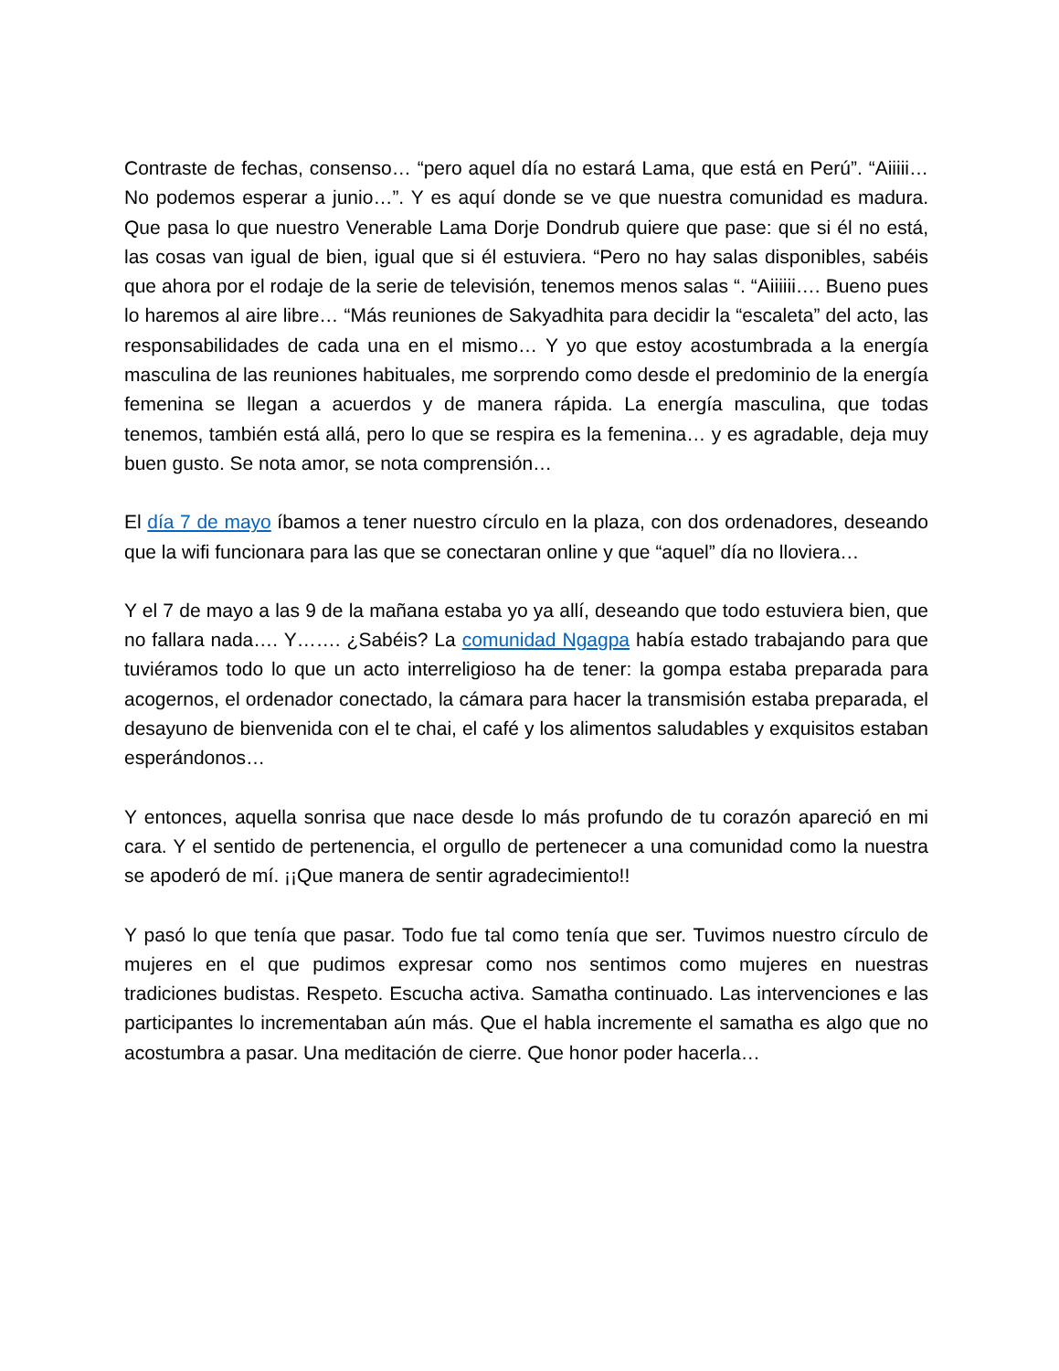Contraste de fechas, consenso… “pero aquel día no estará Lama, que está en Perú”. “Aiiiii… No podemos esperar a junio…”. Y es aquí donde se ve que nuestra comunidad es madura. Que pasa lo que nuestro Venerable Lama Dorje Dondrub quiere que pase: que si él no está, las cosas van igual de bien, igual que si él estuviera. “Pero no hay salas disponibles, sabéis que ahora por el rodaje de la serie de televisión, tenemos menos salas “. “Aiiiiii…. Bueno pues lo haremos al aire libre… “Más reuniones de Sakyadhita para decidir la “escaleta” del acto, las responsabilidades de cada una en el mismo… Y yo que estoy acostumbrada a la energía masculina de las reuniones habituales, me sorprendo como desde el predominio de la energía femenina se llegan a acuerdos y de manera rápida. La energía masculina, que todas tenemos, también está allá, pero lo que se respira es la femenina… y es agradable, deja muy buen gusto. Se nota amor, se nota comprensión…
El día 7 de mayo íbamos a tener nuestro círculo en la plaza, con dos ordenadores, deseando que la wifi funcionara para las que se conectaran online y que “aquel” día no lloviera…
Y el 7 de mayo a las 9 de la mañana estaba yo ya allí, deseando que todo estuviera bien, que no fallara nada…. Y……. ¿Sabéis? La comunidad Ngagpa había estado trabajando para que tuviéramos todo lo que un acto interreligioso ha de tener: la gompa estaba preparada para acogernos, el ordenador conectado, la cámara para hacer la transmisión estaba preparada, el desayuno de bienvenida con el te chai, el café y los alimentos saludables y exquisitos estaban esperándonos…
Y entonces, aquella sonrisa que nace desde lo más profundo de tu corazón apareció en mi cara. Y el sentido de pertenencia, el orgullo de pertenecer a una comunidad como la nuestra se apoderó de mí. ¡¡Que manera de sentir agradecimiento!!
Y pasó lo que tenía que pasar. Todo fue tal como tenía que ser. Tuvimos nuestro círculo de mujeres en el que pudimos expresar como nos sentimos como mujeres en nuestras tradiciones budistas. Respeto. Escucha activa. Samatha continuado. Las intervenciones e las participantes lo incrementaban aún más. Que el habla incremente el samatha es algo que no acostumbra a pasar. Una meditación de cierre. Que honor poder hacerla…